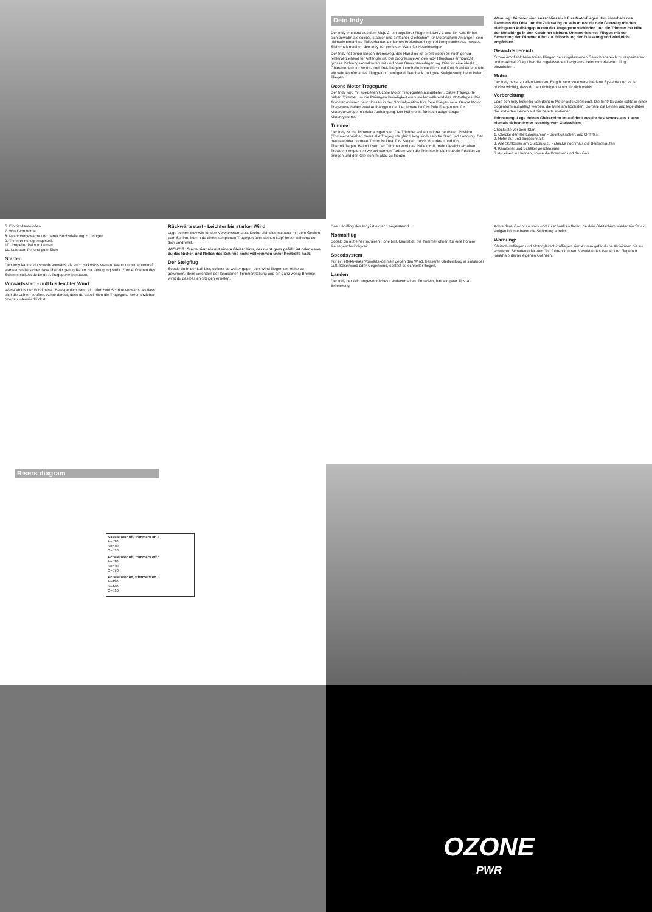Dein Indy
Der Indy entstand aus dem Mojo 2, ein populärer Flügel mit DHV 1 und EN A/B. Er hat sich bewährt als solider, stabiler und einfacher Gleitschirm für Motorschirm Anfänger. Sein ultimativ einfaches Füllverhalten, einfaches Bodenhandling und kompromisslose passive Sicherheit machen den Indy zur perfekten Wahl für Neueinsteiger.
Der Indy hat einen langen Bremsweg, das Handling ist direkt wobei es noch genug fehlerverzeihend für Anfänger ist. Die progressive Art des Indy Handlings ermöglicht grosse Richtungskorrekturen mit und ohne Gewichtsverlagerung. Dies ist eine ideale Charakteristik für Motor- und Frei-Fliegen. Durch die hohe Pitch und Roll Stabilität entsteht ein sehr komfortables Fluggefühl, genügend Feedback und gute Steigleistung beim freien Fliegen.
Ozone Motor Tragegurte
Der Indy wird mit speziellen Ozone Motor Tragegurten ausgeliefert. Diese Tragegurte haben Trimmer um die Reisegeschwindigkeit einzustellen während des Motorfluges. Die Trimmer müssen geschlossen in der Normalposition fürs freie Fliegen sein. Ozone Motor Tragegurte haben zwei Aufhängpunkte. Der Untere ist fürs freie Fliegen und für Motorgurtzeuge mit tiefer Aufhängung. Der Höhere ist für hoch aufgehängte Motorsysteme.
Trimmer
Der Indy ist mit Trimmer ausgerüstet. Die Trimmer sollten in ihrer neutralen Position (Trimmer anziehen damit alle Tragegurte gleich lang sind) sein für Start und Landung. Der neutrale oder normale Trimm ist ideal fürs Steigen durch Motorkraft und fürs Thermikfliegen. Beim Lösen der Trimmer wird das Reflexprofil mehr Gewicht erhalten. Trotzdem empfehlen wir bei starken Turbulenzen die Trimmer in die neutrale Position zu bringen und den Gleitschirm aktiv zu fliegen.
Warnung: Trimmer sind ausschliesslich fürs Motorfliegen. Um innerhalb des Rahmens der DHV und EN Zulassung zu sein musst du dein Gurtzeug mit den niedrigeren Aufhängepunkten der Tragegurte verbinden und die Trimmer mit Hilfe der Metallringe in den Karabiner sichern. Unmotorisiertes Fliegen mit der Benutzung der Trimmer führt zur Erlöschung der Zulassung und wird nicht empfohlen.
Gewichtsbereich
Ozone empfiehlt beim freien Fliegen den zugelassenen Gewichtsbereich zu respektieren und maximal 20 kg über die zugelassene Obergrenze beim motorisierten Flug einzuhalten.
Motor
Der Indy passt zu allen Motoren. Es gibt sehr viele verschiedene Systeme und es ist höchst wichtig, dass du den richtigen Motor für dich wählst.
Vorbereitung
Lege den Indy leeseitig von deinem Motor aufs Obersegel. Die Eintrittskante sollte in einer Bogenform ausgelegt werden, die Mitte am höchsten. Sortiere die Leinen und lege dabei die sortierten Leinen auf die bereits sortierten.
Erinnerung: Lege deinen Gleitschirm im auf der Leeseite des Motors aus. Lasse niemals deinen Motor leeseitig vom Gleitschirm.
Checkliste vor dem Start
1. Checke den Rettungsschirm - Splint gesichert und Griff fest
2. Helm auf und angeschnallt
3. Alle Schlösser am Gurtzeug zu - checke nochmals die Beinschlaufen
4. Karabiner und Schäkel geschlossen
5. A-Leinen in Händen, sowie die Bremsen und das Gas
6. Eintrittskante offen
7. Wind von vorne
8. Motor vorgewärmt und bereit Höchstleistung zu bringen
9. Trimmer richtig eingestellt
10. Propeller frei von Leinen
11. Luftraum frei und gute Sicht
Starten
Den Indy kannst du sowohl vorwärts als auch rückwärts starten. Wenn du mit Motorkraft startest, stelle sicher dass über dir genug Raum zur Verfügung steht. Zum Aufziehen des Schirms solltest du beide A Tragegurte benutzen.
Vorwärtsstart - null bis leichter Wind
Warte ab bis der Wind passt. Bewege dich dann ein oder zwei Schritte vorwärts, so dass sich die Leinen straffen. Achte darauf, dass du dabei nicht die Tragegurte herunterziehst oder zu intensiv drückst.
Rückwärtsstart - Leichter bis starker Wind
Lege deinen Indy wie für den Vorwärtsstart aus. Drehe dich diesmal aber mit dem Gesicht zum Schirm, indem du einen kompletten Tragegurt über deinen Kopf hebst während du dich umdrehst.
WICHTIG: Starte niemals mit einem Gleitschirm, der nicht ganz gefüllt ist oder wenn du das Nicken und Rollen des Schirms nicht vollkommen unter Kontrolle hast.
Der Steigflug
Sobald du in der Luft bist, solltest du weiter gegen den Wind fliegen um Höhe zu gewinnen. Beim verenden der langsamen Trimmerstellung und ein ganz wenig Bremse wirst du das besten Steigen erzielen.
Das Handling des Indy ist einfach begeisternd.
Normalflug
Sobald du auf einer sicheren Höhe bist, kannst du die Trimmer öffnen für eine höhere Reisegeschwindigkeit.
Speedsystem
Für ein effektiveres Vorwärtskommen gegen den Wind, besserer Gleitleistung in sinkender Luft, Seitenwind oder Gegenwind, solltest du schneller fliegen.
Landen
Der Indy hat kein ungewöhnliches Landeverhalten. Trotzdem, hier ein paar Tips zur Erinnerung.
Achte darauf nicht zu stark und zu schnell zu flaren, da dein Gleitschirm wieder ein Stück steigen könnte bevor die Strömung abreisst.
Warnung:
Gleitschirmfliegen und Motorgleitschirmfliegen sind extrem gefährliche Aktivitäten die zu schweren Schäden oder zum Tod führen können. Verstehe das Wetter und fliege nur innerhalb deiner eigenen Grenzen.
Risers diagram
Accelerator off, trimmers on :
A=510,
B=510,
C=510
Accelerator off, trimmers off :
A=510
B=530
C=570
Accelerator on, trimmers on :
A=420
B=440
C=510
OZONE
PWR